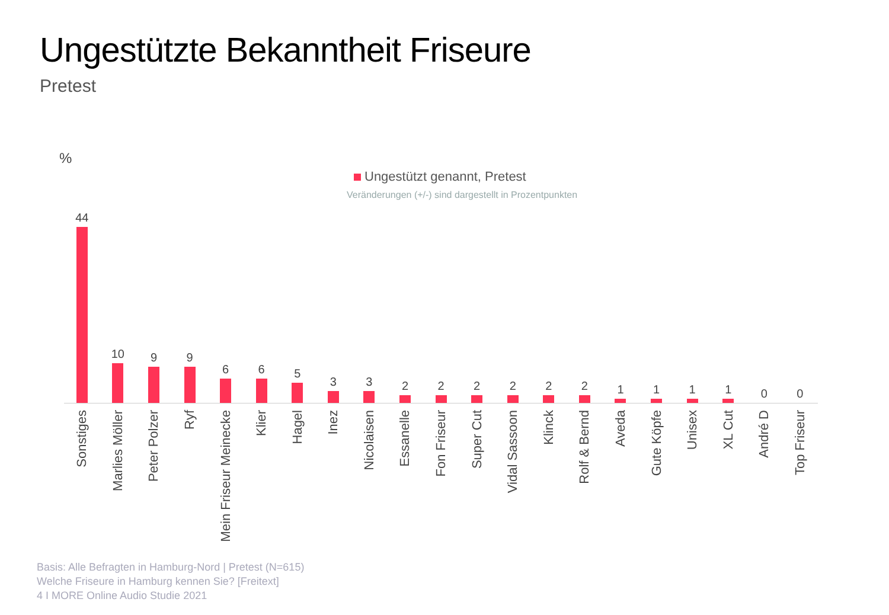Ungestützte Bekanntheit Friseure
Pretest
%
Ungestützt genannt, Pretest
Veränderungen (+/-) sind dargestellt in Prozentpunkten
44
Sonstiges
10
Marlies Möller
9
Peter Polzer
9
Ryf
6
Mein Friseur Meinecke
6
Klier
5
Hagel
3
Inez
3
Nicolaisen
2
Essanelle
2
Fon Friseur
2
Super Cut
2
Vidal Sassoon
2
Klinck
2
Rolf & Bernd
1
Aveda
1
Gute Köpfe
1
Unisex
1
XL Cut
0
André D
0
Top Friseur
Basis: Alle Befragten in Hamburg-Nord | Pretest (N=615)
Welche Friseure in Hamburg kennen Sie? [Freitext]
4 I MORE Online Audio Studie 2021